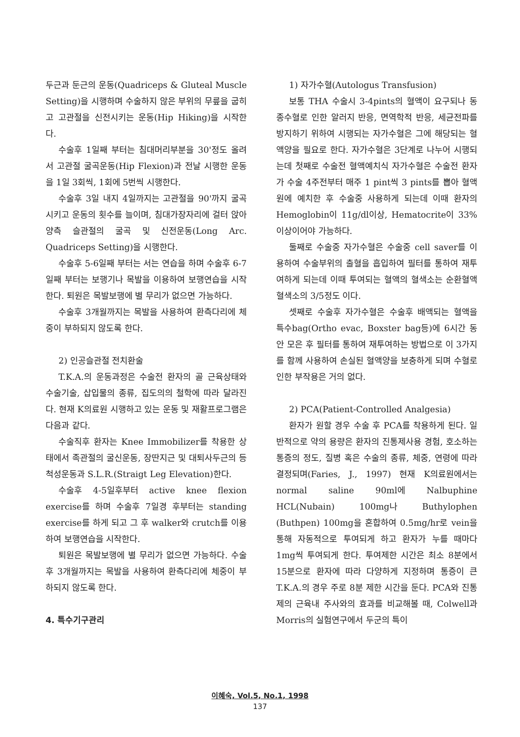두근과 둔근의 운동(Quadriceps & Gluteal Muscle Setting)을 시행하며 수술하지 않은 부위의 무릎을 굽히고 고관절을 신전시키는 운동(Hip Hiking)을 시작한다.
수술후 1일째 부터는 침대머리부분을 30'정도 올려서 고관절 굴곡운동(Hip Flexion)과 전날 시행한 운동을 1일 3회씩, 1회에 5번씩 시행한다.
수술후 3일 내지 4일까지는 고관절을 90'까지 굴곡시키고 운동의 횟수를 늘이며, 침대가장자리에 걸터 앉아 양측 슬관절의 굴곡 및 신전운동(Long Arc. Quadriceps Setting)을 시행한다.
수술후 5-6일째 부터는 서는 연습을 하며 수술후 6-7일째 부터는 보행기나 목발을 이용하여 보행연습을 시작한다. 퇴원은 목발보행에 별 무리가 없으면 가능하다.
수술후 3개월까지는 목발을 사용하여 환측다리에 체중이 부하되지 않도록 한다.
2) 인공슬관절 전치환술
T.K.A.의 운동과정은 수술전 환자의 골 근육상태와 수술기술, 삽입물의 종류, 집도의의 철학에 따라 달라진다. 현재 K의료원 시행하고 있는 운동 및 재활프로그램은 다음과 같다.
수술직후 환자는 Knee Immobilizer를 착용한 상태에서 족관절의 굴신운동, 장딴지근 및 대퇴사두근의 등척성운동과 S.L.R.(Straigt Leg Elevation)한다.
수술후 4-5일후부터 active knee flexion exercise를 하며 수술후 7일경 후부터는 standing exercise를 하게 되고 그 후 walker와 crutch를 이용하여 보행연습을 시작한다.
퇴원은 목발보행에 별 무리가 없으면 가능하다. 수술후 3개월까지는 목발을 사용하여 환측다리에 체중이 부하되지 않도록 한다.
4. 특수기구관리
1) 자가수혈(Autologus Transfusion)
보통 THA 수술시 3-4pints의 혈액이 요구되나 동종수혈로 인한 알러지 반응, 면역학적 반응, 세균전파를 방지하기 위하여 시행되는 자가수혈은 그에 해당되는 혈액양을 필요로 한다. 자가수혈은 3단계로 나누어 시행되는데 첫째로 수술전 혈액예치식 자가수혈은 수술전 환자가 수술 4주전부터 매주 1 pint씩 3 pints를 뽑아 혈액원에 예치한 후 수술중 사용하게 되는데 이때 환자의 Hemoglobin이 11g/dl이상, Hematocrite이 33%이상이어야 가능하다.
둘째로 수술중 자가수혈은 수술중 cell saver를 이용하여 수술부위의 출혈을 흡입하여 필터를 통하여 재투여하게 되는데 이때 투여되는 혈액의 혈색소는 순환혈액 혈색소의 3/5정도 이다.
셋째로 수술후 자가수혈은 수술후 배액되는 혈액을 특수bag(Ortho evac, Boxster bag등)에 6시간 동안 모은 후 필터를 통하여 재투여하는 방법으로 이 3가지를 함께 사용하여 손실된 혈액양을 보충하게 되며 수혈로 인한 부작용은 거의 없다.
2) PCA(Patient-Controlled Analgesia)
환자가 원할 경우 수술 후 PCA를 착용하게 된다. 일반적으로 약의 용량은 환자의 진통제사용 경험, 호소하는 통증의 정도, 질병 혹은 수술의 종류, 체중, 연령에 따라 결정되며(Faries, J., 1997) 현재 K의료원에서는 normal saline 90ml에 Nalbuphine HCL(Nubain) 100mg나 Buthylophen (Buthpen) 100mg을 혼합하여 0.5mg/hr로 vein을 통해 자동적으로 투여되게 하고 환자가 누를 때마다 1mg씩 투여되게 한다. 투여제한 시간은 최소 8분에서 15분으로 환자에 따라 다양하게 지정하며 통증이 큰 T.K.A.의 경우 주로 8분 제한 시간을 둔다. PCA와 진통제의 근육내 주사와의 효과를 비교해볼 때, Colwell과 Morris의 실험연구에서 두군의 특이
이혜숙, Vol.5, No.1, 1998
137